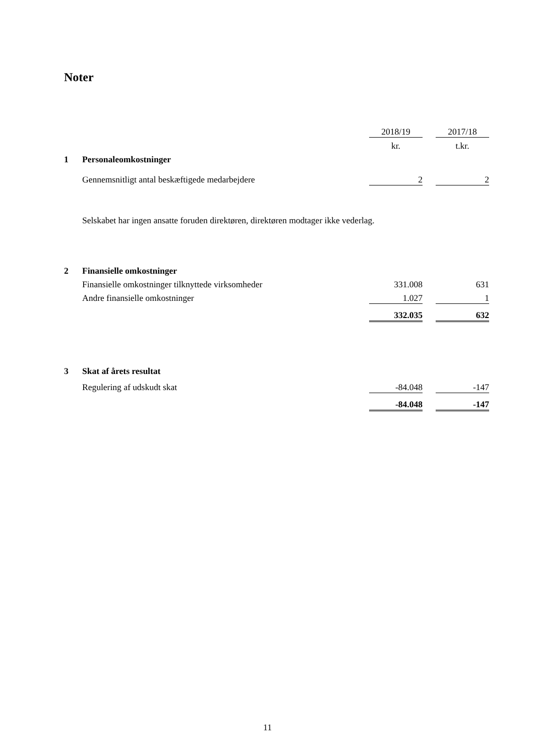Noter
| | | 2018/19 | | 2017/18 |
| | | kr. | | t.kr. |
| 1 | Personaleomkostninger | | | |
| | Gennemsnitligt antal beskæftigede medarbejdere | 2 | | 2 |
| | Selskabet har ingen ansatte foruden direktøren, direktøren modtager ikke vederlag. | | | |
| 2 | Finansielle omkostninger | | | |
| | Finansielle omkostninger tilknyttede virksomheder | 331.008 | | 631 |
| | Andre finansielle omkostninger | 1.027 | | 1 |
| | | 332.035 | | 632 |
| 3 | Skat af årets resultat | | | |
| | Regulering af udskudt skat | -84.048 | | -147 |
| | | -84.048 | | -147 |
11